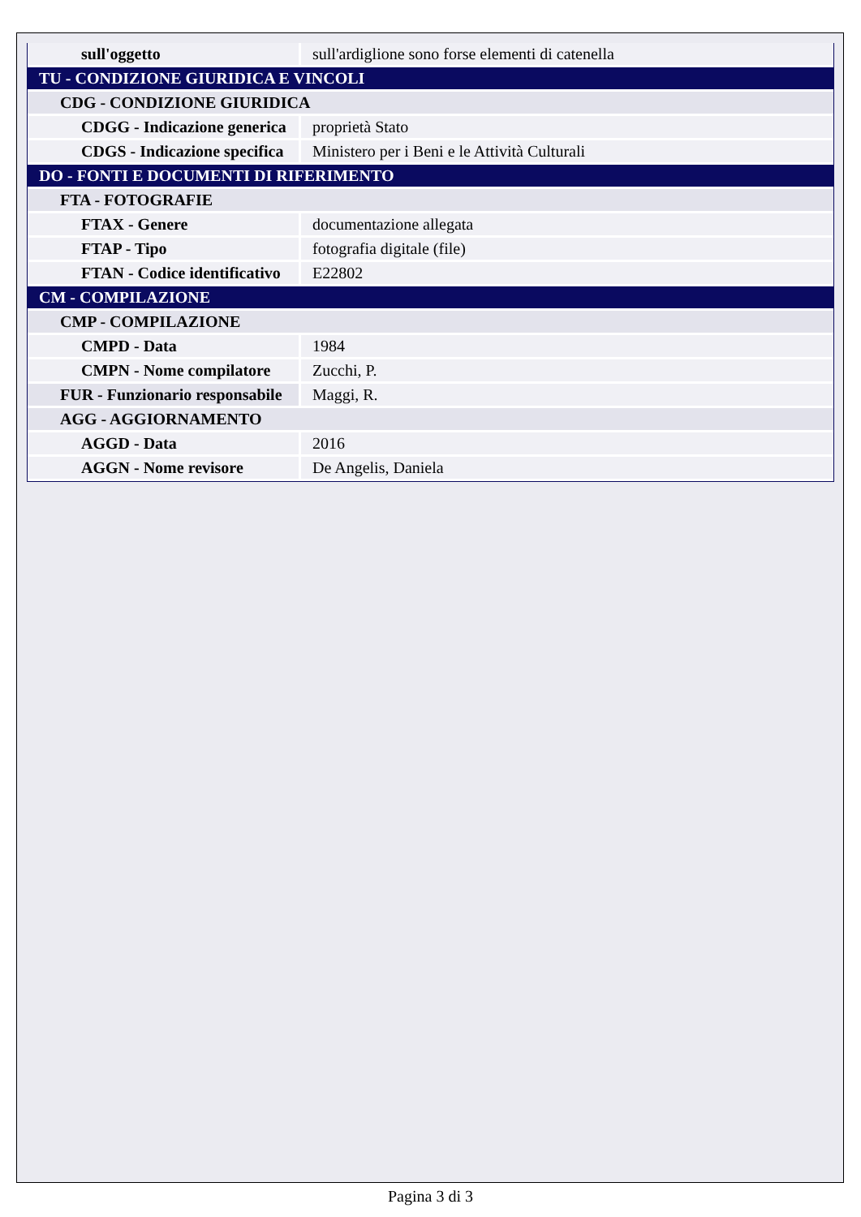| sull'oggetto | sull'ardiglione sono forse elementi di catenella |
| TU - CONDIZIONE GIURIDICA E VINCOLI | |
| CDG - CONDIZIONE GIURIDICA | |
| CDGG - Indicazione generica | proprietà Stato |
| CDGS - Indicazione specifica | Ministero per i Beni e le Attività Culturali |
| DO - FONTI E DOCUMENTI DI RIFERIMENTO | |
| FTA - FOTOGRAFIE | |
| FTAX - Genere | documentazione allegata |
| FTAP - Tipo | fotografia digitale (file) |
| FTAN - Codice identificativo | E22802 |
| CM - COMPILAZIONE | |
| CMP - COMPILAZIONE | |
| CMPD - Data | 1984 |
| CMPN - Nome compilatore | Zucchi, P. |
| FUR - Funzionario responsabile | Maggi, R. |
| AGG - AGGIORNAMENTO | |
| AGGD - Data | 2016 |
| AGGN - Nome revisore | De Angelis, Daniela |
Pagina 3 di 3